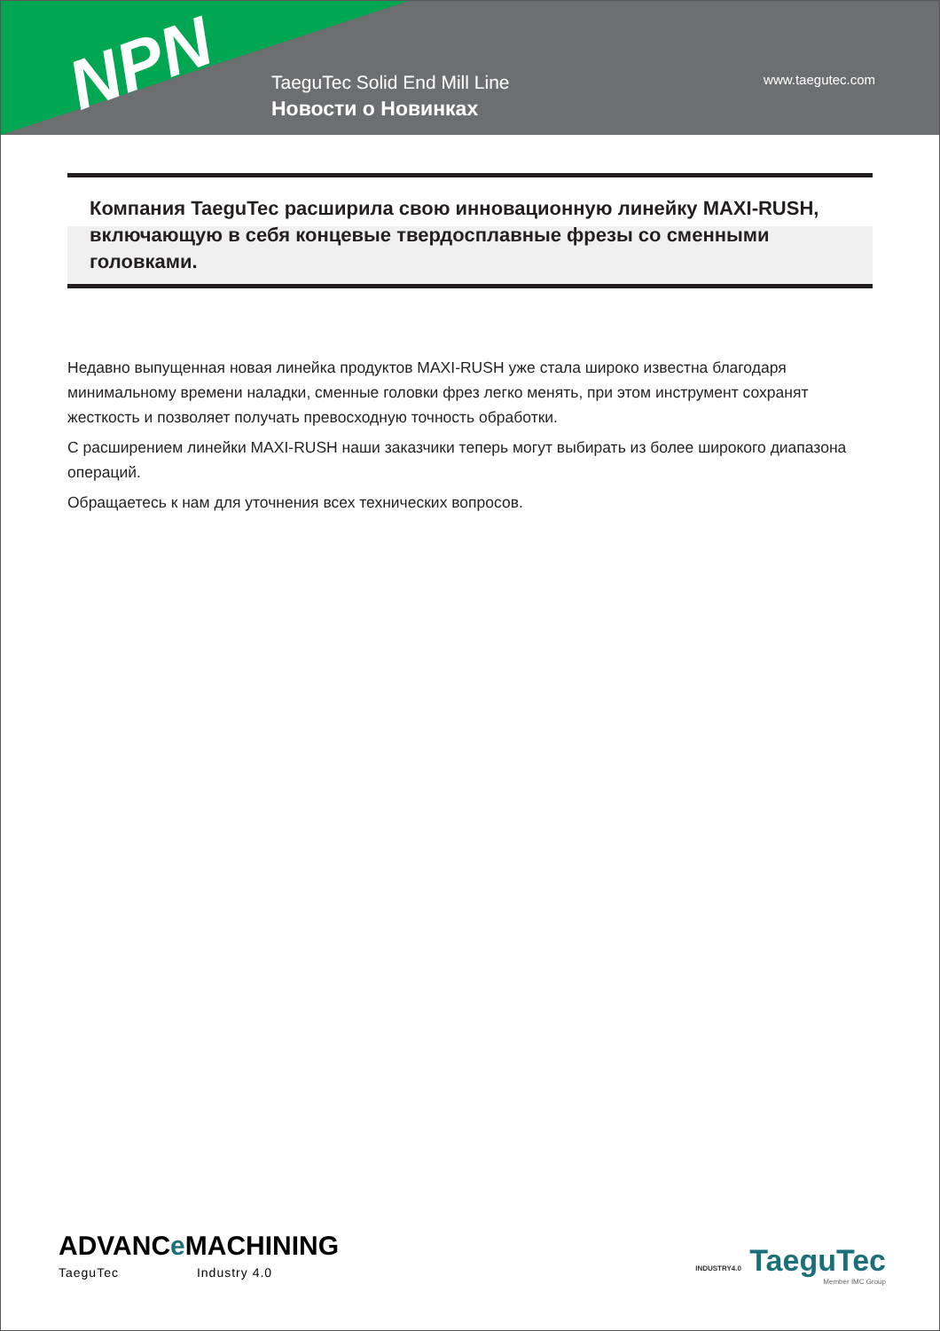NPN
TaeguTec Solid End Mill Line
Новости о Новинках
www.taegutec.com
Компания TaeguTec расширила свою инновационную линейку MAXI-RUSH, включающую в себя концевые твердосплавные фрезы со сменными головками.
Недавно выпущенная новая линейка продуктов MAXI-RUSH уже стала широко известна благодаря минимальному времени наладки, сменные головки фрез легко менять, при этом инструмент сохранят жесткость и позволяет получать превосходную точность обработки.
С расширением линейки MAXI-RUSH наши заказчики теперь могут выбирать из более широкого диапазона операций.
Обращаетесь к нам для уточнения всех технических вопросов.
ADVANCe MACHINING
TaeguTec Industry 4.0
INDUSTRY4.0 TaeguTec
Member IMC Group